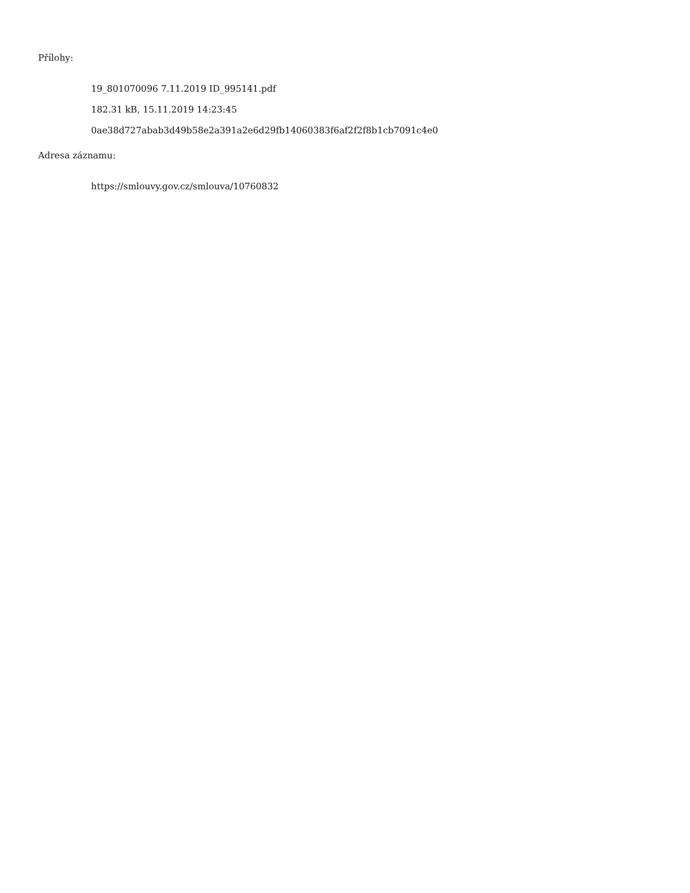Přílohy:
19_801070096 7.11.2019 ID_995141.pdf
182.31 kB, 15.11.2019 14:23:45
0ae38d727abab3d49b58e2a391a2e6d29fb14060383f6af2f2f8b1cb7091c4e0
Adresa záznamu:
https://smlouvy.gov.cz/smlouva/10760832